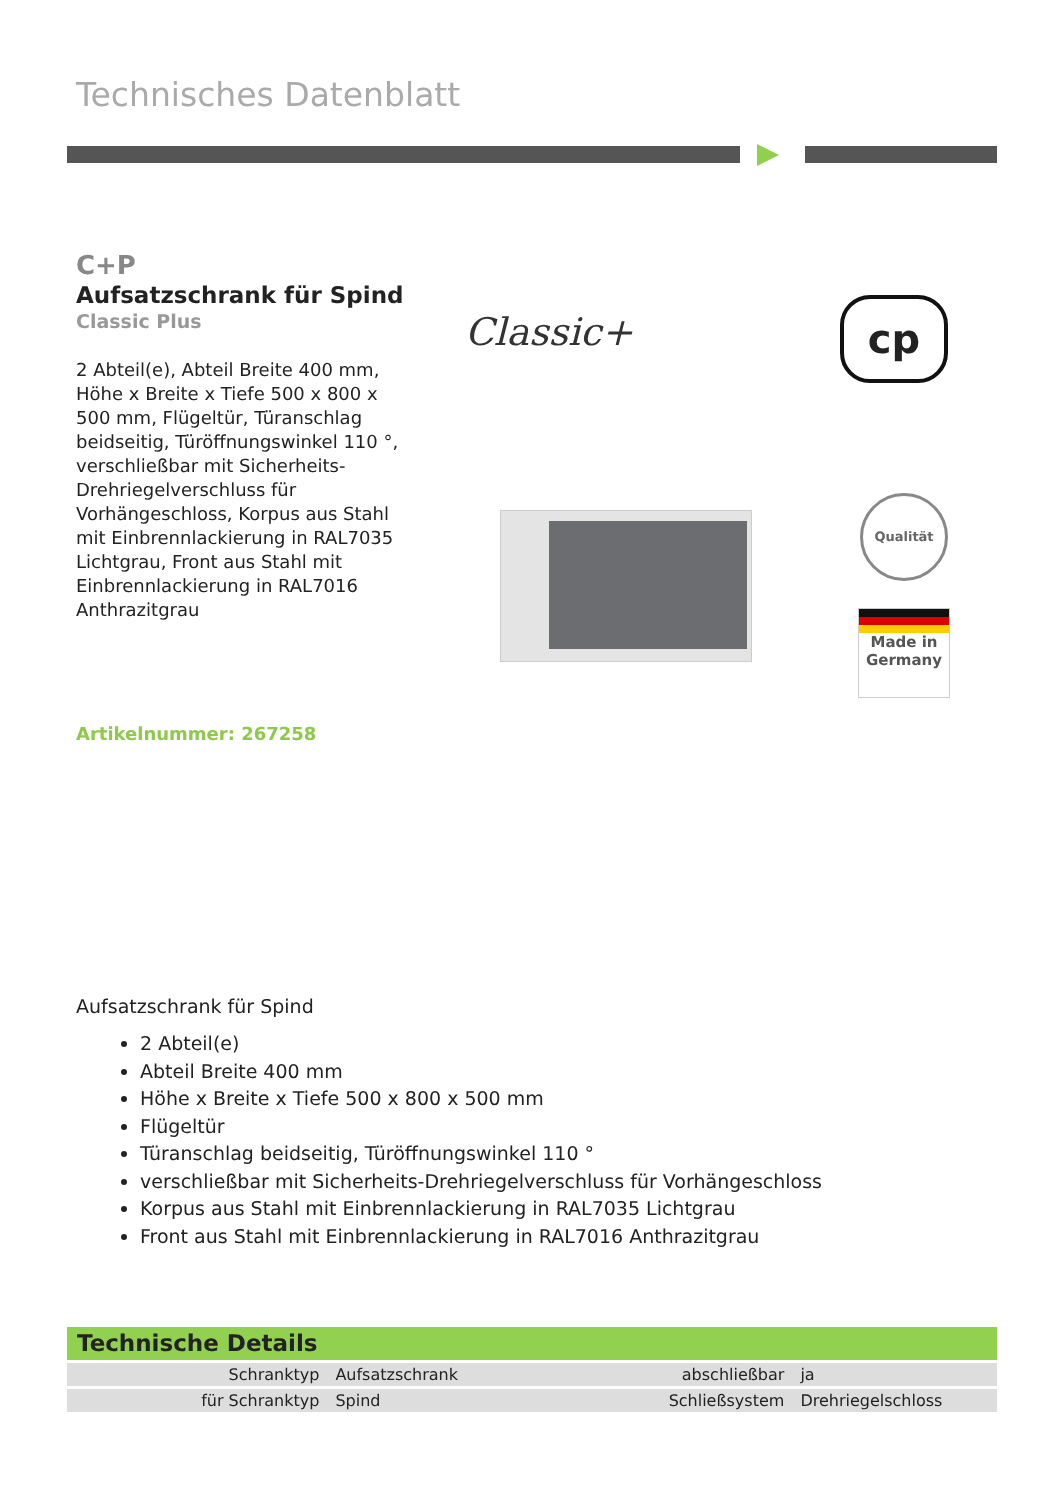Technisches Datenblatt
C+P
Aufsatzschrank für Spind
Classic Plus
2 Abteil(e), Abteil Breite 400 mm, Höhe x Breite x Tiefe 500 x 800 x 500 mm, Flügeltür, Türanschlag beidseitig, Türöffnungswinkel 110 °, verschließbar mit Sicherheits-Drehriegelverschluss für Vorhängeschloss, Korpus aus Stahl mit Einbrennlackierung in RAL7035 Lichtgrau, Front aus Stahl mit Einbrennlackierung in RAL7016 Anthrazitgrau
Artikelnummer: 267258
Classic+ cp
Qualität
Made in
Germany
Aufsatzschrank für Spind
2 Abteil(e)
Abteil Breite 400 mm
Höhe x Breite x Tiefe 500 x 800 x 500 mm
Flügeltür
Türanschlag beidseitig, Türöffnungswinkel 110 °
verschließbar mit Sicherheits-Drehriegelverschluss für Vorhängeschloss
Korpus aus Stahl mit Einbrennlackierung in RAL7035 Lichtgrau
Front aus Stahl mit Einbrennlackierung in RAL7016 Anthrazitgrau
Technische Details
| Schranktyp | Aufsatzschrank | abschließbar | ja |
| für Schranktyp | Spind | Schließsystem | Drehriegelschloss |